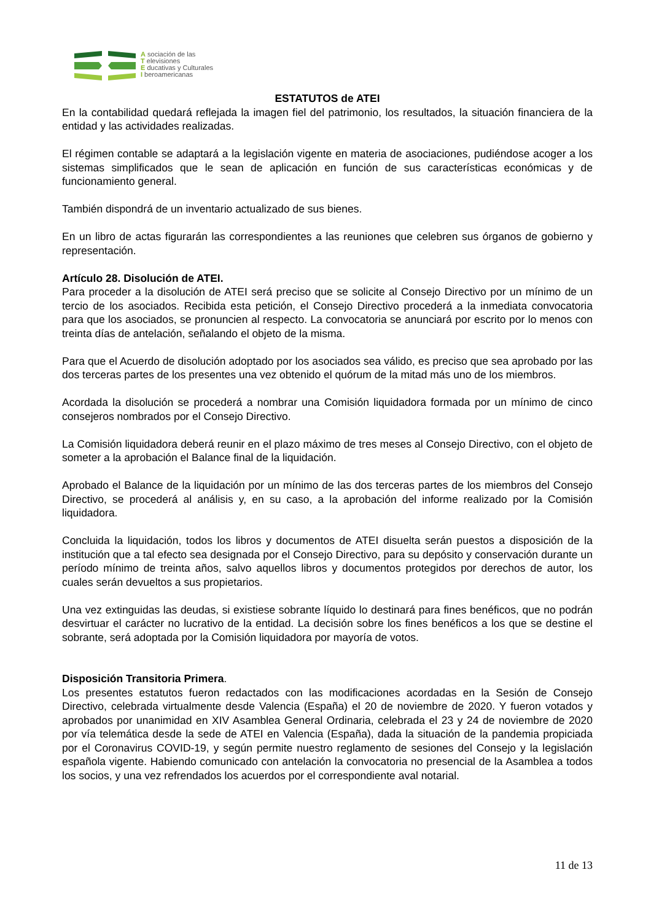A sociación de las
T elevisiones
E ducativas y Culturales
I beroamericanas
ESTATUTOS de ATEI
En la contabilidad quedará reflejada la imagen fiel del patrimonio, los resultados, la situación financiera de la entidad y las actividades realizadas.
El régimen contable se adaptará a la legislación vigente en materia de asociaciones, pudiéndose acoger a los sistemas simplificados que le sean de aplicación en función de sus características económicas y de funcionamiento general.
También dispondrá de un inventario actualizado de sus bienes.
En un libro de actas figurarán las correspondientes a las reuniones que celebren sus órganos de gobierno y representación.
Artículo 28. Disolución de ATEI.
Para proceder a la disolución de ATEI será preciso que se solicite al Consejo Directivo por un mínimo de un tercio de los asociados. Recibida esta petición, el Consejo Directivo procederá a la inmediata convocatoria para que los asociados, se pronuncien al respecto. La convocatoria se anunciará por escrito por lo menos con treinta días de antelación, señalando el objeto de la misma.
Para que el Acuerdo de disolución adoptado por los asociados sea válido, es preciso que sea aprobado por las dos terceras partes de los presentes una vez obtenido el quórum de la mitad más uno de los miembros.
Acordada la disolución se procederá a nombrar una Comisión liquidadora formada por un mínimo de cinco consejeros nombrados por el Consejo Directivo.
La Comisión liquidadora deberá reunir en el plazo máximo de tres meses al Consejo Directivo, con el objeto de someter a la aprobación el Balance final de la liquidación.
Aprobado el Balance de la liquidación por un mínimo de las dos terceras partes de los miembros del Consejo Directivo, se procederá al análisis y, en su caso, a la aprobación del informe realizado por la Comisión liquidadora.
Concluida la liquidación, todos los libros y documentos de ATEI disuelta serán puestos a disposición de la institución que a tal efecto sea designada por el Consejo Directivo, para su depósito y conservación durante un período mínimo de treinta años, salvo aquellos libros y documentos protegidos por derechos de autor, los cuales serán devueltos a sus propietarios.
Una vez extinguidas las deudas, si existiese sobrante líquido lo destinará para fines benéficos, que no podrán desvirtuar el carácter no lucrativo de la entidad. La decisión sobre los fines benéficos a los que se destine el sobrante, será adoptada por la Comisión liquidadora por mayoría de votos.
Disposición Transitoria Primera.
Los presentes estatutos fueron redactados con las modificaciones acordadas en la Sesión de Consejo Directivo, celebrada virtualmente desde Valencia (España) el 20 de noviembre de 2020. Y fueron votados y aprobados por unanimidad en XIV Asamblea General Ordinaria, celebrada el 23 y 24 de noviembre de 2020 por vía telemática desde la sede de ATEI en Valencia (España), dada la situación de la pandemia propiciada por el Coronavirus COVID-19, y según permite nuestro reglamento de sesiones del Consejo y la legislación española vigente. Habiendo comunicado con antelación la convocatoria no presencial de la Asamblea a todos los socios, y una vez refrendados los acuerdos por el correspondiente aval notarial.
11 de 13